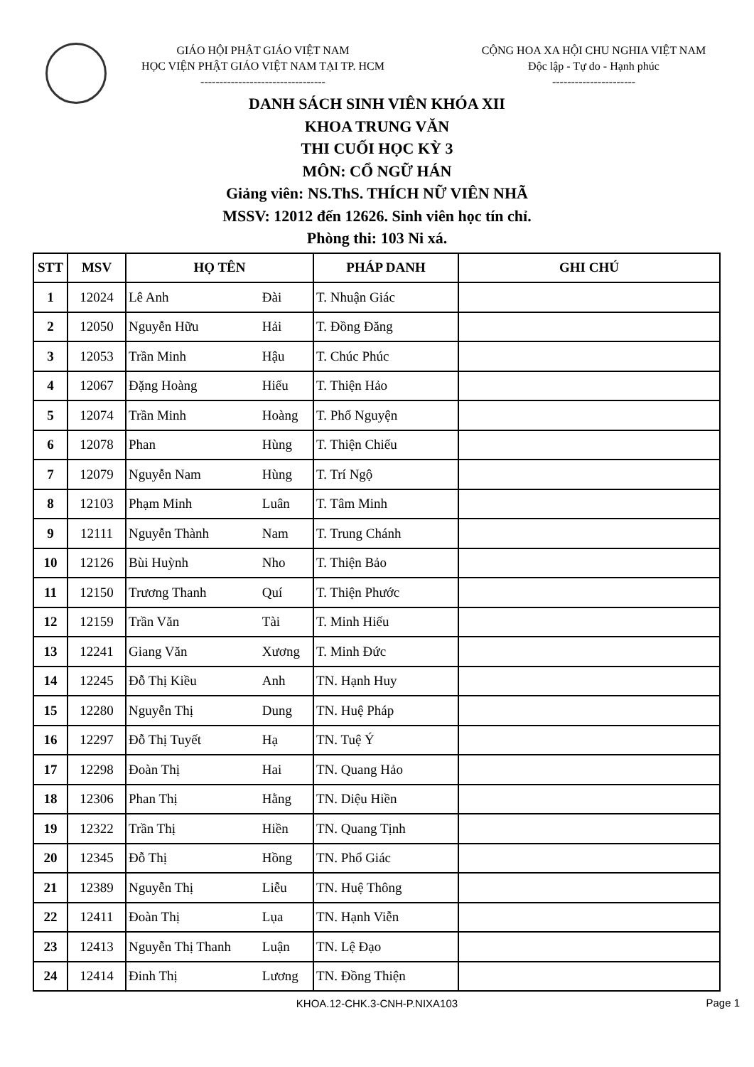GIÁO HỘI PHẬT GIÁO VIỆT NAM
HỌC VIỆN PHẬT GIÁO VIỆT NAM TẠI TP. HCM
---------------------------------
CỘNG HOA XA HỘI CHU NGHIA VIỆT NAM
Độc lập - Tự do - Hạnh phúc
----------------------
DANH SÁCH SINH VIÊN KHÓA XII
KHOA TRUNG VĂN
THI CUỐI HỌC KỲ 3
MÔN: CỔ NGỮ HÁN
Giảng viên: NS.ThS. THÍCH NỮ VIÊN NHÃ
MSSV: 12012 đến 12626. Sinh viên học tín chỉ.
Phòng thi: 103 Ni xá.
| STT | MSV | HỌ TÊN | | PHÁP DANH | GHI CHÚ |
| --- | --- | --- | --- | --- | --- |
| 1 | 12024 | Lê Anh | Đài | T. Nhuận Giác | |
| 2 | 12050 | Nguyễn Hữu | Hải | T. Đồng Đăng | |
| 3 | 12053 | Trần Minh | Hậu | T. Chúc Phúc | |
| 4 | 12067 | Đặng Hoàng | Hiếu | T. Thiện Hảo | |
| 5 | 12074 | Trần Minh | Hoàng | T. Phổ Nguyện | |
| 6 | 12078 | Phan | Hùng | T. Thiện Chiếu | |
| 7 | 12079 | Nguyễn Nam | Hùng | T. Trí Ngộ | |
| 8 | 12103 | Phạm Minh | Luân | T. Tâm Minh | |
| 9 | 12111 | Nguyễn Thành | Nam | T. Trung Chánh | |
| 10 | 12126 | Bùi Huỳnh | Nho | T. Thiện Bảo | |
| 11 | 12150 | Trương Thanh | Quí | T. Thiện Phước | |
| 12 | 12159 | Trần Văn | Tài | T. Minh Hiếu | |
| 13 | 12241 | Giang Văn | Xương | T. Minh Đức | |
| 14 | 12245 | Đỗ Thị Kiều | Anh | TN. Hạnh Huy | |
| 15 | 12280 | Nguyễn Thị | Dung | TN. Huệ Pháp | |
| 16 | 12297 | Đỗ Thị Tuyết | Hạ | TN. Tuệ Ý | |
| 17 | 12298 | Đoàn Thị | Hai | TN. Quang Hảo | |
| 18 | 12306 | Phan Thị | Hằng | TN. Diệu Hiền | |
| 19 | 12322 | Trần Thị | Hiền | TN. Quang Tịnh | |
| 20 | 12345 | Đỗ Thị | Hồng | TN. Phổ Giác | |
| 21 | 12389 | Nguyễn Thị | Liễu | TN. Huệ Thông | |
| 22 | 12411 | Đoàn Thị | Lụa | TN. Hạnh Viễn | |
| 23 | 12413 | Nguyễn Thị Thanh | Luận | TN. Lệ Đạo | |
| 24 | 12414 | Đinh Thị | Lương | TN. Đồng Thiện | |
KHOA.12-CHK.3-CNH-P.NIXA103
Page 1